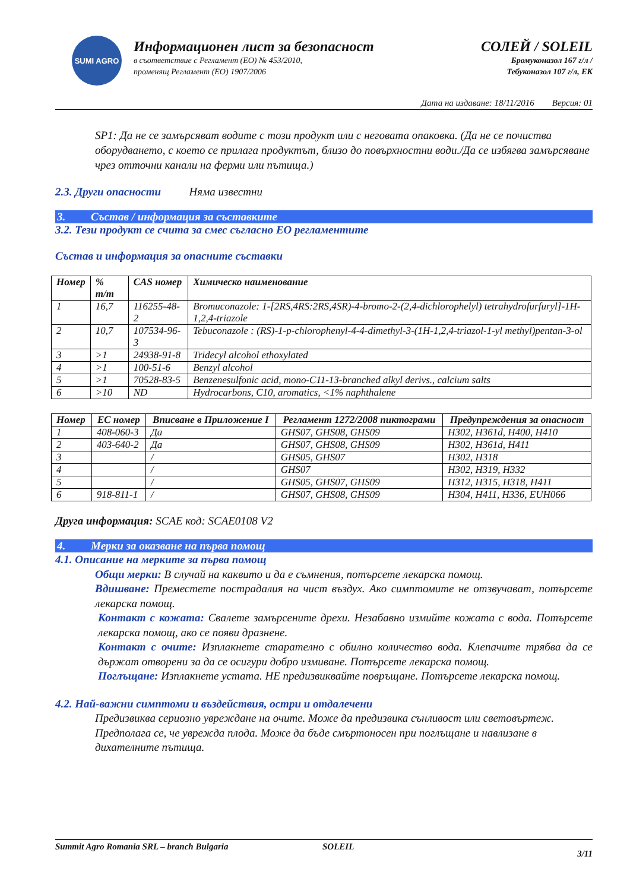SUMI AGRO
Информационен лист за безопасност
в съответствие с Регламент (ЕО) № 453/2010,
променящ Регламент (ЕО) 1907/2006
СОЛЕЙ / SOLEIL
Бромуконазол 167 г/л /
Тебуконазол 107 г/л, ЕК
Дата на издаване: 18/11/2016 Версия: 01
SP1: Да не се замърсяват водите с този продукт или с неговата опаковка. (Да не се почиства оборудването, с което се прилага продуктът, близо до повърхностни води./Да се избягва замърсяване чрез отточни канали на ферми или пътища.)
2.3. Други опасности Няма известни
3. Състав / информация за съставките
3.2. Тези продукт се счита за смес съгласно ЕО регламентите
Състав и информация за опасните съставки
| Номер | % m/m | CAS номер | Химическо наименование |
| --- | --- | --- | --- |
| 1 | 16,7 | 116255-48-2 | Bromuconazole: 1-[2RS,4RS:2RS,4SR)-4-bromo-2-(2,4-dichlorophelyl) tetrahydrofurfuryl]-1H-1,2,4-triazole |
| 2 | 10,7 | 107534-96-3 | Tebuconazole : (RS)-1-p-chlorophenyl-4-4-dimethyl-3-(1H-1,2,4-triazol-1-yl methyl)pentan-3-ol |
| 3 | >1 | 24938-91-8 | Tridecyl alcohol ethoxylated |
| 4 | >1 | 100-51-6 | Benzyl alcohol |
| 5 | >1 | 70528-83-5 | Benzenesulfonic acid, mono-C11-13-branched alkyl derivs., calcium salts |
| 6 | >10 | ND | Hydrocarbons, C10, aromatics, <1% naphthalene |
| Номер | ЕС номер | Вписване в Приложение I | Регламент 1272/2008 пиктограми | Предупреждения за опасност |
| --- | --- | --- | --- | --- |
| 1 | 408-060-3 | Да | GHS07, GHS08, GHS09 | H302, H361d, H400, H410 |
| 2 | 403-640-2 | Да | GHS07, GHS08, GHS09 | H302, H361d, H411 |
| 3 | | / | GHS05, GHS07 | H302, H318 |
| 4 | | / | GHS07 | H302, H319, H332 |
| 5 | | / | GHS05, GHS07, GHS09 | H312, H315, H318, H411 |
| 6 | 918-811-1 | / | GHS07, GHS08, GHS09 | H304, H411, H336, EUH066 |
Друга информация: SCAE код: SCAE0108 V2
4. Мерки за оказване на първа помощ
4.1. Описание на мерките за първа помощ
Общи мерки: В случай на каквито и да е съмнения, потърсете лекарска помощ.
Вдишване: Преместете пострадалия на чист въздух. Ако симптомите не отзвучават, потърсете лекарска помощ.
Контакт с кожата: Свалете замърсените дрехи. Незабавно измийте кожата с вода. Потърсете лекарска помощ, ако се появи дразнене.
Контакт с очите: Изплакнете старателно с обилно количество вода. Клепачите трябва да се държат отворени за да се осигури добро измиване. Потърсете лекарска помощ.
Поглъщане: Изплакнете устата. НЕ предизвиквайте повръщане. Потърсете лекарска помощ.
4.2. Най-важни симптоми и въздействия, остри и отдалечени
Предизвиква сериозно увреждане на очите. Може да предизвика сънливост или световъртеж. Предполага се, че уврежда плода. Може да бъде смъртоносен при поглъщане и навлизане в дихателните пътища.
Summit Agro Romania SRL – branch Bulgaria SOLEIL 3/11